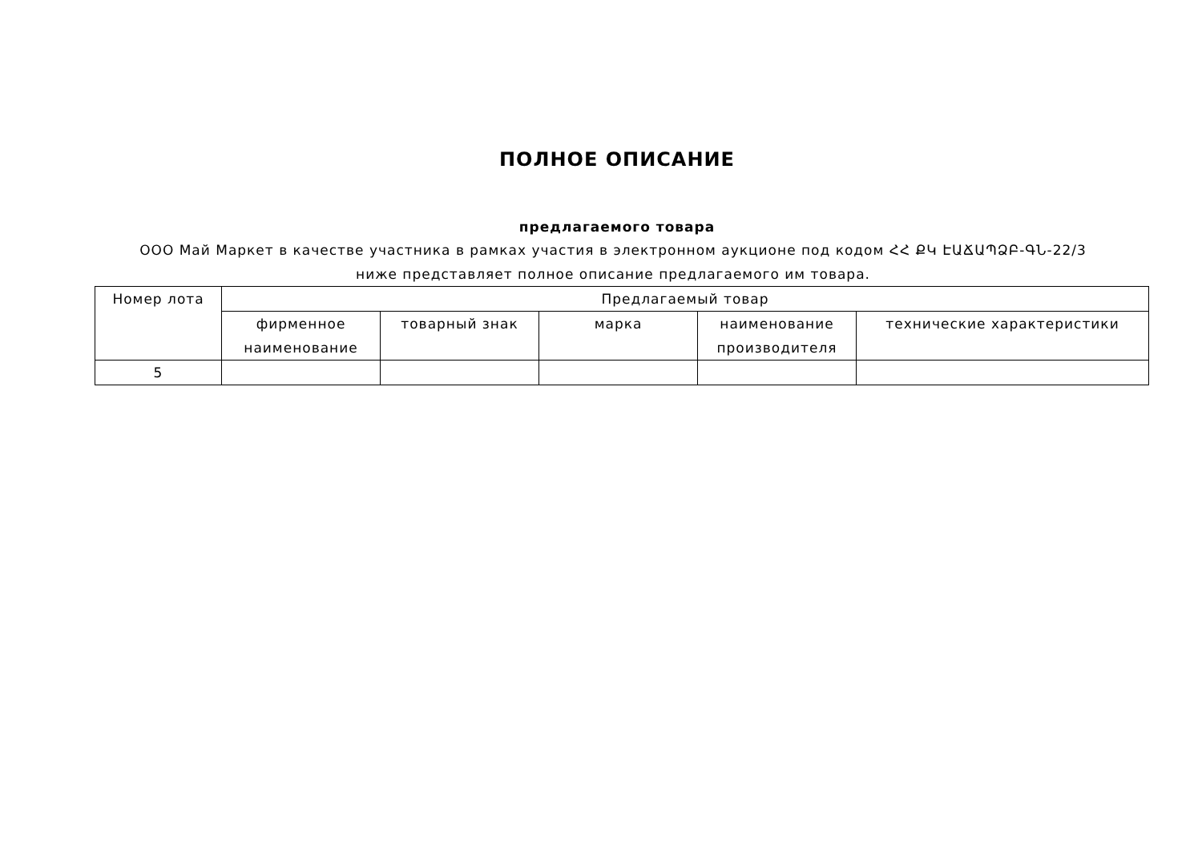ПОЛНОЕ ОПИСАНИЕ
предлагаемого товара
ООО Май Маркет в качестве участника в рамках участия в электронном аукционе под кодом ՀՀ ՔԿ ԷԱՃԱՊՁԲ-ԳՆ-22/3 ниже представляет полное описание предлагаемого им товара.
| Номер лота | Предлагаемый товар | | | | |
| --- | --- | --- | --- | --- | --- |
| | фирменное наименование | товарный знак | марка | наименование производителя | технические характеристики |
| 5 | | | | | |